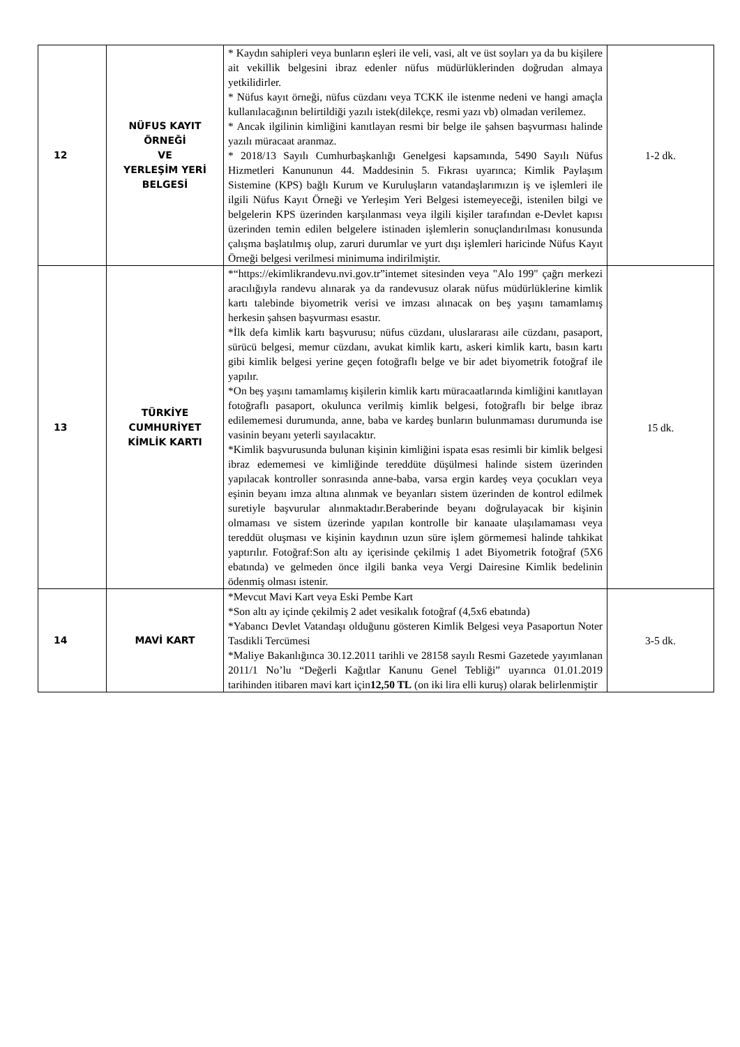| 12 | NÜFUS KAYIT ÖRNEĞİ VE YERLEŞİM YERİ BELGESİ | * Kaydın sahipleri veya bunların eşleri ile veli, vasi, alt ve üst soyları ya da bu kişilere ait vekillik belgesini ibraz edenler nüfus müdürlüklerinden doğrudan almaya yetkilidirler. * Nüfus kayıt örneği, nüfus cüzdanı veya TCKK ile istenme nedeni ve hangi amaçla kullanılacağının belirtildiği yazılı istek(dilekçe, resmi yazı vb) olmadan verilemez. * Ancak ilgilinin kimliğini kanıtlayan resmi bir belge ile şahsen başvurması halinde yazılı müracaat aranmaz. * 2018/13 Sayılı Cumhurbaşkanlığı Genelgesi kapsamında, 5490 Sayılı Nüfus Hizmetleri Kanununun 44. Maddesinin 5. Fıkrası uyarınca; Kimlik Paylaşım Sistemine (KPS) bağlı Kurum ve Kuruluşların vatandaşlarımızın iş ve işlemleri ile ilgili Nüfus Kayıt Örneği ve Yerleşim Yeri Belgesi istemeyeceği, istenilen bilgi ve belgelerin KPS üzerinden karşılanması veya ilgili kişiler tarafından e-Devlet kapısı üzerinden temin edilen belgelere istinaden işlemlerin sonuçlandırılması konusunda çalışma başlatılmış olup, zaruri durumlar ve yurt dışı işlemleri haricinde Nüfus Kayıt Örneği belgesi verilmesi minimuma indirilmiştir. | 1-2 dk. |
| 13 | TÜRKİYE CUMHURİYET KİMLİK KARTI | *“https://ekimlikrandevu.nvi.gov.tr”intemet sitesinden veya "Alo 199" çağrı merkezi aracılığıyla randevu alınarak ya da randevusuz olarak nüfus müdürlüklerine kimlik kartı talebinde biyometrik verisi ve imzası alınacak on beş yaşını tamamlamış herkesin şahsen başvurması esastır. *İlk defa kimlik kartı başvurusu; nüfus cüzdanı, uluslararası aile cüzdanı, pasaport, sürücü belgesi, memur cüzdanı, avukat kimlik kartı, askeri kimlik kartı, basın kartı gibi kimlik belgesi yerine geçen fotoğraflı belge ve bir adet biyometrik fotoğraf ile yapılır. *On beş yaşını tamamlamış kişilerin kimlik kartı müracaatlarında kimliğini kanıtlayan fotoğraflı pasaport, okulunca verilmiş kimlik belgesi, fotoğraflı bir belge ibraz edilememesi durumunda, anne, baba ve kardeş bunların bulunmaması durumunda ise vasinin beyanı yeterli sayılacaktır. *Kimlik başvurusunda bulunan kişinin kimliğini ispata esas resimli bir kimlik belgesi ibraz edememesi ve kimliğinde tereddüte düşülmesi halinde sistem üzerinden yapılacak kontroller sonrasında anne-baba, varsa ergin kardeş veya çocukları veya eşinin beyanı imza altına alınmak ve beyanları sistem üzerinden de kontrol edilmek suretiyle başvurular alınmaktadır.Beraberinde beyanı doğrulayacak bir kişinin olmaması ve sistem üzerinde yapılan kontrolle bir kanaate ulaşılamaması veya tereddüt oluşması ve kişinin kaydının uzun süre işlem görmemesi halinde tahkikat yaptırılır. Fotoğraf:Son altı ay içerisinde çekilmiş 1 adet Biyometrik fotoğraf (5X6 ebatında) ve gelmeden önce ilgili banka veya Vergi Dairesine Kimlik bedelinin ödenmiş olması istenir. | 15 dk. |
| 14 | MAVİ KART | *Mevcut Mavi Kart veya Eski Pembe Kart *Son altı ay içinde çekilmiş 2 adet vesikalık fotoğraf (4,5x6 ebatında) *Yabancı Devlet Vatandaşı olduğunu gösteren Kimlik Belgesi veya Pasaportun Noter Tasdikli Tercümesi *Maliye Bakanlığınca 30.12.2011 tarihli ve 28158 sayılı Resmi Gazetede yayımlanan 2011/1 No’lu “Değerli Kağıtlar Kanunu Genel Tebliği” uyarınca 01.01.2019 tarihinden itibaren mavi kart için 12,50 TL (on iki lira elli kuruş) olarak belirlenmiştir | 3-5 dk. |